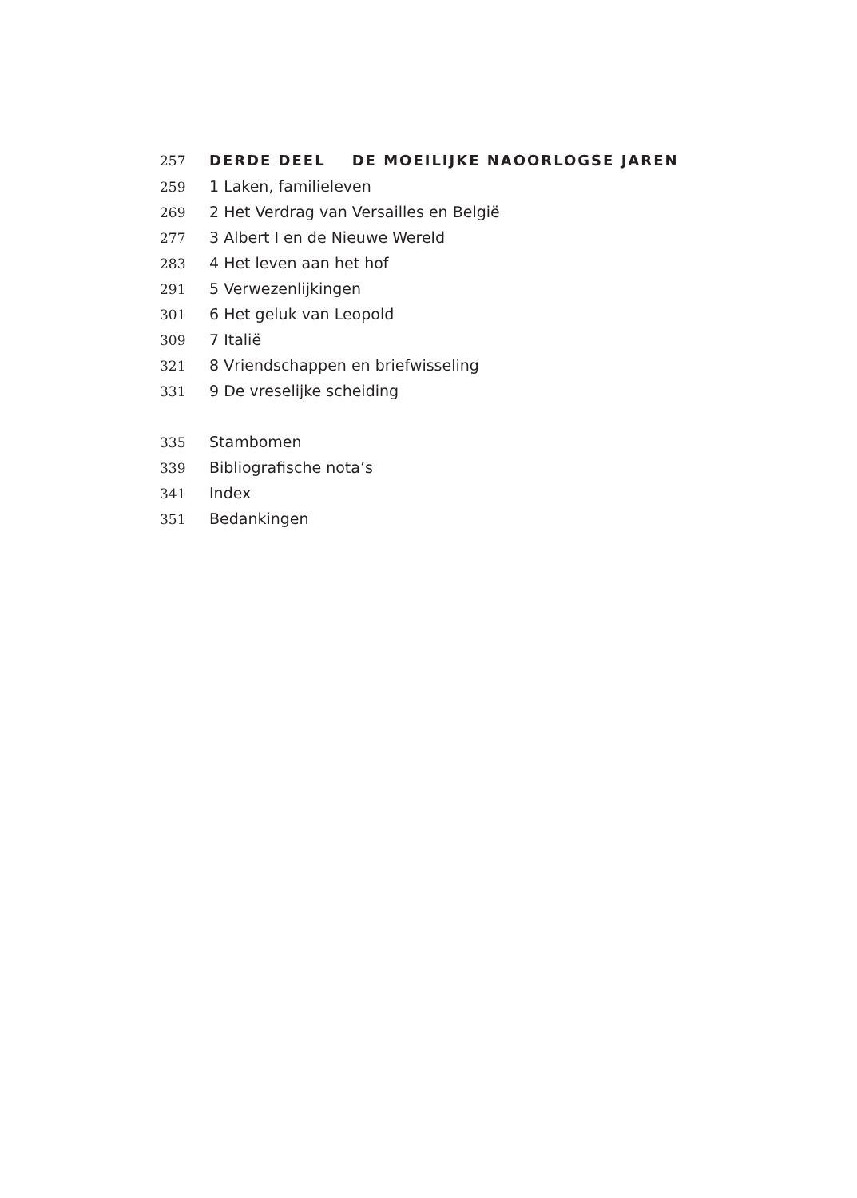257 DERDE DEEL DE MOEILIJKE NAOORLOGSE JAREN
259 1 Laken, familieleven
269 2 Het Verdrag van Versailles en België
277 3 Albert I en de Nieuwe Wereld
283 4 Het leven aan het hof
291 5 Verwezenlijkingen
301 6 Het geluk van Leopold
309 7 Italië
321 8 Vriendschappen en briefwisseling
331 9 De vreselijke scheiding
335 Stambomen
339 Bibliografische nota’s
341 Index
351 Bedankingen